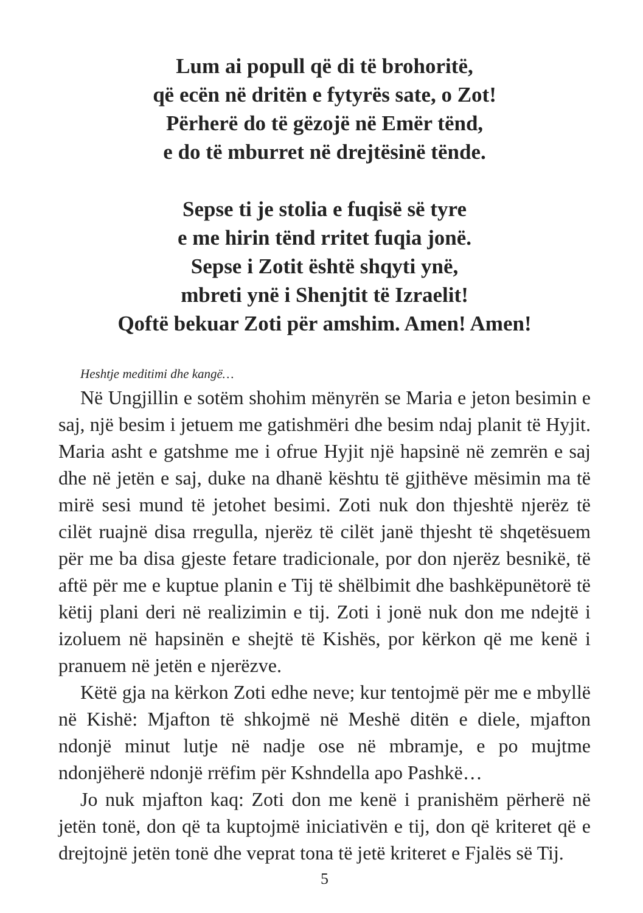Lum ai popull që di të brohoritë,
që ecën në dritën e fytyrës sate, o Zot!
Përherë do të gëzojë në Emër tënd,
e do të mburret në drejtësinë tënde.
Sepse ti je stolia e fuqisë së tyre
e me hirin tënd rritet fuqia jonë.
Sepse i Zotit është shqyti ynë,
mbreti ynë i Shenjtit të Izraelit!
Qoftë bekuar Zoti për amshim. Amen! Amen!
Heshtje meditimi dhe kangë…
Në Ungjillin e sotëm shohim mënyrën se Maria e jeton besimin e saj, një besim i jetuem me gatishmëri dhe besim ndaj planit të Hyjit. Maria asht e gatshme me i ofrue Hyjit një hapsinë në zemrën e saj dhe në jetën e saj, duke na dhanë kështu të gjithëve mësimin ma të mirë sesi mund të jetohet besimi. Zoti nuk don thjeshtë njerëz të cilët ruajnë disa rregulla, njerëz të cilët janë thjesht të shqetësuem për me ba disa gjeste fetare tradicionale, por don njerëz besnikë, të aftë për me e kuptue planin e Tij të shëlbimit dhe bashkëpunëtorë të këtij plani deri në realizimin e tij. Zoti i jonë nuk don me ndejtë i izoluem në hapsinën e shejtë të Kishës, por kërkon që me kenë i pranuem në jetën e njerëzve.
Këtë gja na kërkon Zoti edhe neve; kur tentojmë për me e mbyllë në Kishë: Mjafton të shkojmë në Meshë ditën e diele, mjafton ndonjë minut lutje në nadje ose në mbramje, e po mujtme ndonjëherë ndonjë rrëfim për Kshndella apo Pashkë…
Jo nuk mjafton kaq: Zoti don me kenë i pranishëm përherë në jetën tonë, don që ta kuptojmë iniciativën e tij, don që kriteret që e drejtojnë jetën tonë dhe veprat tona të jetë kriteret e Fjalës së Tij.
5